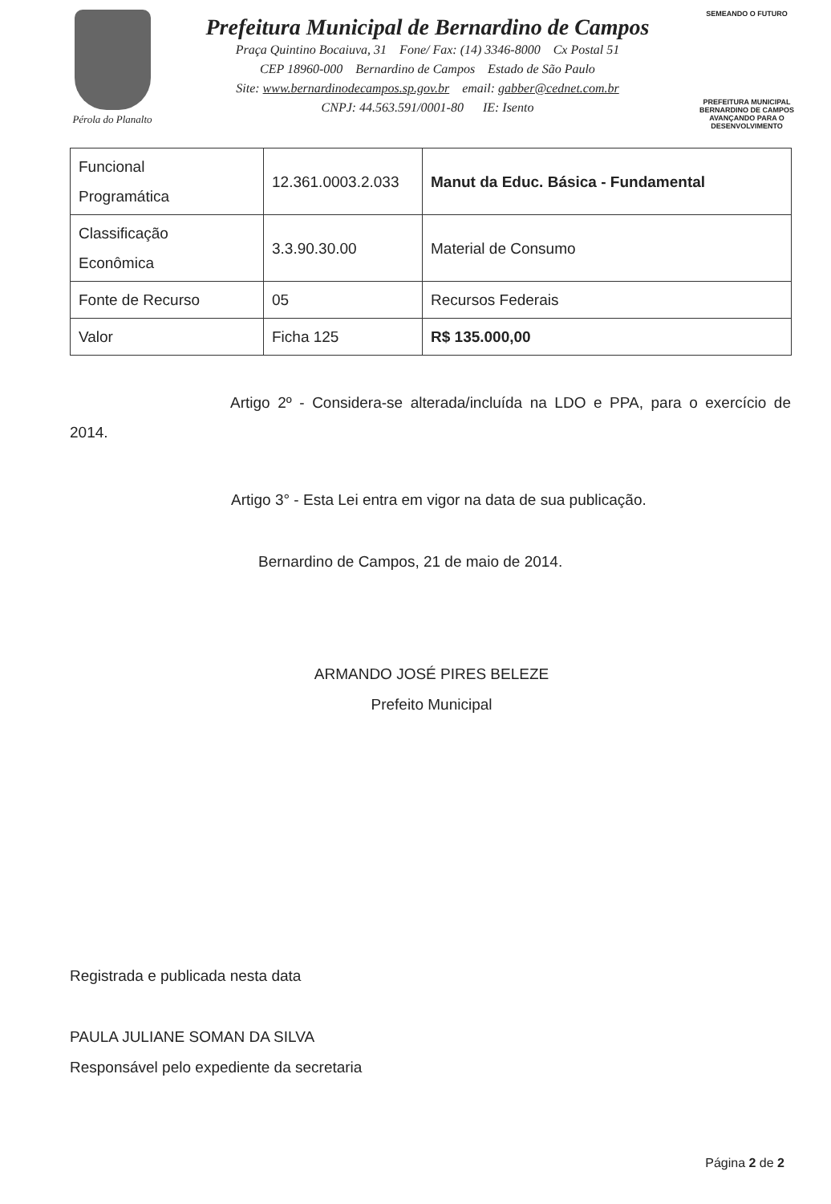Pérola do Planalto
Prefeitura Municipal de Bernardino de Campos
Praça Quintino Bocaiuva, 31 Fone/ Fax: (14) 3346-8000 Cx Postal 51
CEP 18960-000 Bernardino de Campos Estado de São Paulo
Site: www.bernardinodecampos.sp.gov.br email: gabber@cednet.com.br
CNPJ: 44.563.591/0001-80 IE: Isento
SEMEANDO O FUTURO
PREFEITURA MUNICIPAL
BERNARDINO DE CAMPOS
AVANÇANDO PARA O DESENVOLVIMENTO
| Funcional Programática | 12.361.0003.2.033 | Manut da Educ. Básica - Fundamental |
| Classificação Econômica | 3.3.90.30.00 | Material de Consumo |
| Fonte de Recurso | 05 | Recursos Federais |
| Valor | Ficha 125 | R$ 135.000,00 |
Artigo 2º - Considera-se alterada/incluída na LDO e PPA, para o exercício de 2014.
Artigo 3° - Esta Lei entra em vigor na data de sua publicação.
Bernardino de Campos, 21 de maio de 2014.
ARMANDO JOSÉ PIRES BELEZE
Prefeito Municipal
Registrada e publicada nesta data
PAULA JULIANE SOMAN DA SILVA
Responsável pelo expediente da secretaria
Página 2 de 2